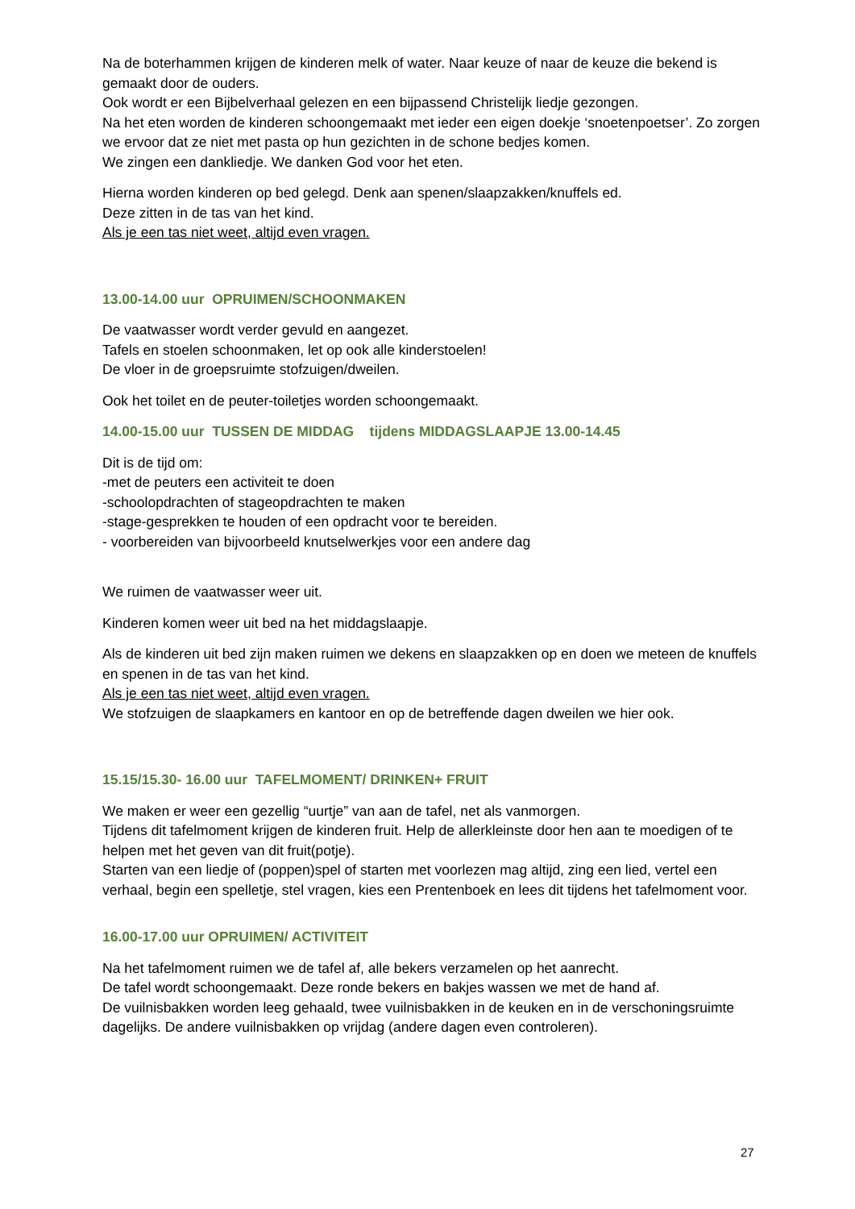Na de boterhammen krijgen de kinderen melk of water. Naar keuze of naar de keuze die bekend is gemaakt door de ouders.
Ook wordt er een Bijbelverhaal gelezen en een bijpassend Christelijk liedje gezongen.
Na het eten worden de kinderen schoongemaakt met ieder een eigen doekje ‘snoetenpoetser’. Zo zorgen we ervoor dat ze niet met pasta op hun gezichten in de schone bedjes komen.
We zingen een dankliedje. We danken God voor het eten.
Hierna worden kinderen op bed gelegd. Denk aan spenen/slaapzakken/knuffels ed.
Deze zitten in de tas van het kind.
Als je een tas niet weet, altijd even vragen.
13.00-14.00 uur OPRUIMEN/SCHOONMAKEN
De vaatwasser wordt verder gevuld en aangezet.
Tafels en stoelen schoonmaken, let op ook alle kinderstoelen!
De vloer in de groepsruimte stofzuigen/dweilen.
Ook het toilet en de peuter-toiletjes worden schoongemaakt.
14.00-15.00 uur TUSSEN DE MIDDAG tijdens MIDDAGSLAAPJE 13.00-14.45
Dit is de tijd om:
-met de peuters een activiteit te doen
-schoolopdrachten of stageopdrachten te maken
-stage-gesprekken te houden of een opdracht voor te bereiden.
- voorbereiden van bijvoorbeeld knutselwerkjes voor een andere dag
We ruimen de vaatwasser weer uit.
Kinderen komen weer uit bed na het middagslaapje.
Als de kinderen uit bed zijn maken ruimen we dekens en slaapzakken op en doen we meteen de knuffels en spenen in de tas van het kind.
Als je een tas niet weet, altijd even vragen.
We stofzuigen de slaapkamers en kantoor en op de betreffende dagen dweilen we hier ook.
15.15/15.30- 16.00 uur TAFELMOMENT/ DRINKEN+ FRUIT
We maken er weer een gezellig “uurtje” van aan de tafel, net als vanmorgen.
Tijdens dit tafelmoment krijgen de kinderen fruit. Help de allerkleinste door hen aan te moedigen of te helpen met het geven van dit fruit(potje).
Starten van een liedje of (poppen)spel of starten met voorlezen mag altijd, zing een lied, vertel een verhaal, begin een spelletje, stel vragen, kies een Prentenboek en lees dit tijdens het tafelmoment voor.
16.00-17.00 uur OPRUIMEN/ ACTIVITEIT
Na het tafelmoment ruimen we de tafel af, alle bekers verzamelen op het aanrecht.
De tafel wordt schoongemaakt. Deze ronde bekers en bakjes wassen we met de hand af.
De vuilnisbakken worden leeg gehaald, twee vuilnisbakken in de keuken en in de verschoningsruimte dagelijks. De andere vuilnisbakken op vrijdag (andere dagen even controleren).
27